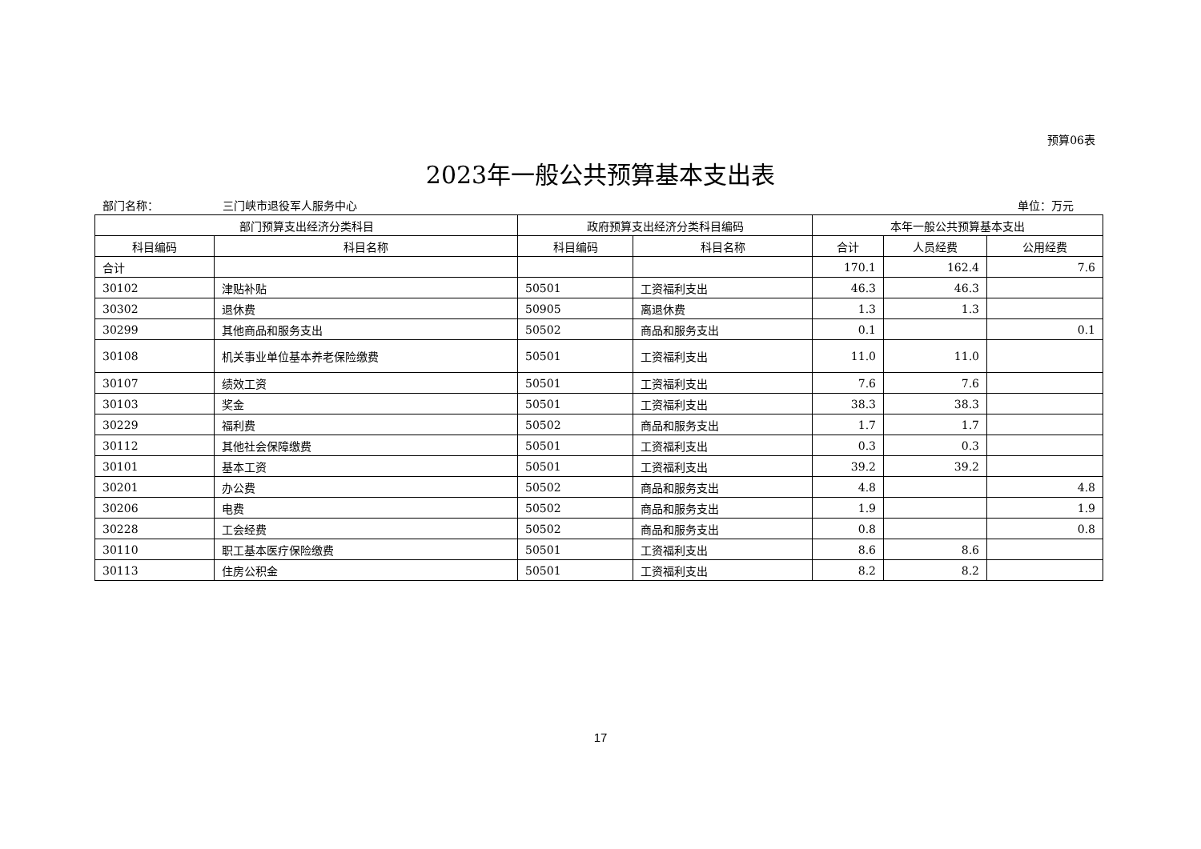预算06表
2023年一般公共预算基本支出表
部门名称： 三门峡市退役军人服务中心 单位：万元
| 部门预算支出经济分类科目 | | 政府预算支出经济分类科目编码 | | 本年一般公共预算基本支出 | | |
| --- | --- | --- | --- | --- | --- | --- |
| 科目编码 | 科目名称 | 科目编码 | 科目名称 | 合计 | 人员经费 | 公用经费 |
| 合计 | | | | 170.1 | 162.4 | 7.6 |
| 30102 | 津贴补贴 | 50501 | 工资福利支出 | 46.3 | 46.3 | |
| 30302 | 退休费 | 50905 | 离退休费 | 1.3 | 1.3 | |
| 30299 | 其他商品和服务支出 | 50502 | 商品和服务支出 | 0.1 | | 0.1 |
| 30108 | 机关事业单位基本养老保险缴费 | 50501 | 工资福利支出 | 11.0 | 11.0 | |
| 30107 | 绩效工资 | 50501 | 工资福利支出 | 7.6 | 7.6 | |
| 30103 | 奖金 | 50501 | 工资福利支出 | 38.3 | 38.3 | |
| 30229 | 福利费 | 50502 | 商品和服务支出 | 1.7 | 1.7 | |
| 30112 | 其他社会保障缴费 | 50501 | 工资福利支出 | 0.3 | 0.3 | |
| 30101 | 基本工资 | 50501 | 工资福利支出 | 39.2 | 39.2 | |
| 30201 | 办公费 | 50502 | 商品和服务支出 | 4.8 | | 4.8 |
| 30206 | 电费 | 50502 | 商品和服务支出 | 1.9 | | 1.9 |
| 30228 | 工会经费 | 50502 | 商品和服务支出 | 0.8 | | 0.8 |
| 30110 | 职工基本医疗保险缴费 | 50501 | 工资福利支出 | 8.6 | 8.6 | |
| 30113 | 住房公积金 | 50501 | 工资福利支出 | 8.2 | 8.2 | |
17